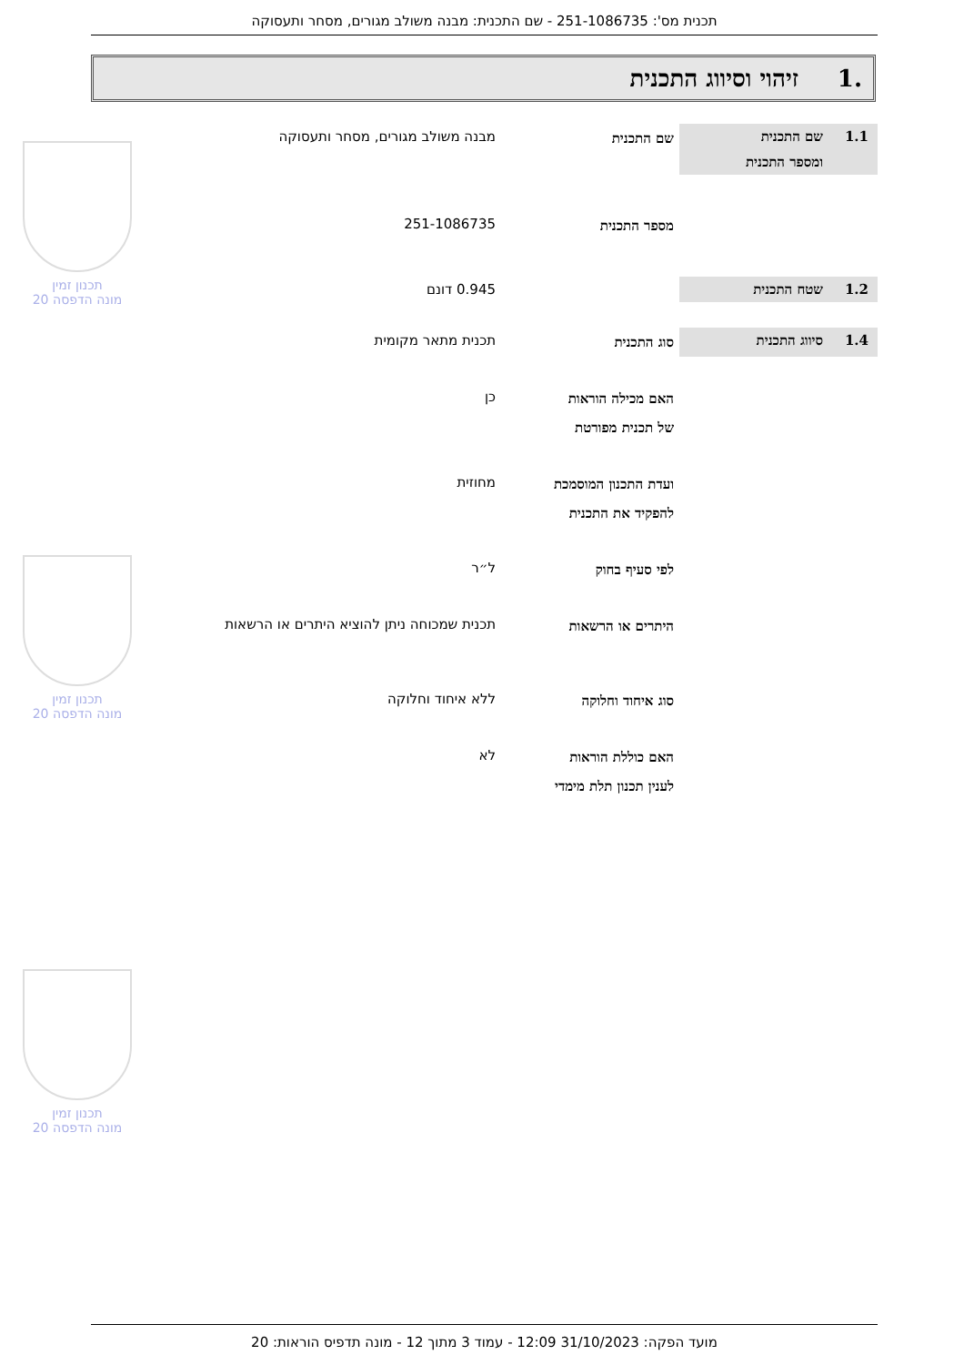תכנית מס': 251-1086735 - שם התכנית: מבנה משולב מגורים, מסחר ותעסוקה
.1 זיהוי וסיווג התכנית
תכנון זמין
מונה הדפסה 20
תכנון זמין
מונה הדפסה 20
תכנון זמין
מונה הדפסה 20
1.1 שם התכנית
ומספר התכנית
שם התכנית
מבנה משולב מגורים, מסחר ותעסוקה
מספר התכנית
251-1086735
1.2 שטח התכנית 0.945 דונם
1.4 סיווג התכנית
סוג התכנית
תכנית מתאר מקומית
האם מכילה הוראות
של תכנית מפורטת
כן
ועדת התכנון המוסמכת
להפקיד את התכנית
מחוזית
לפי סעיף בחוק
ל״ר
היתרים או הרשאות
תכנית שמכוחה ניתן להוציא היתרים או הרשאות
סוג איחוד וחלוקה
ללא איחוד וחלוקה
האם כוללת הוראות
לענין תכנון תלת מימדי
לא
מועד הפקה: 31/10/2023 12:09 - עמוד 3 מתוך 12 - מונה תדפיס הוראות: 20